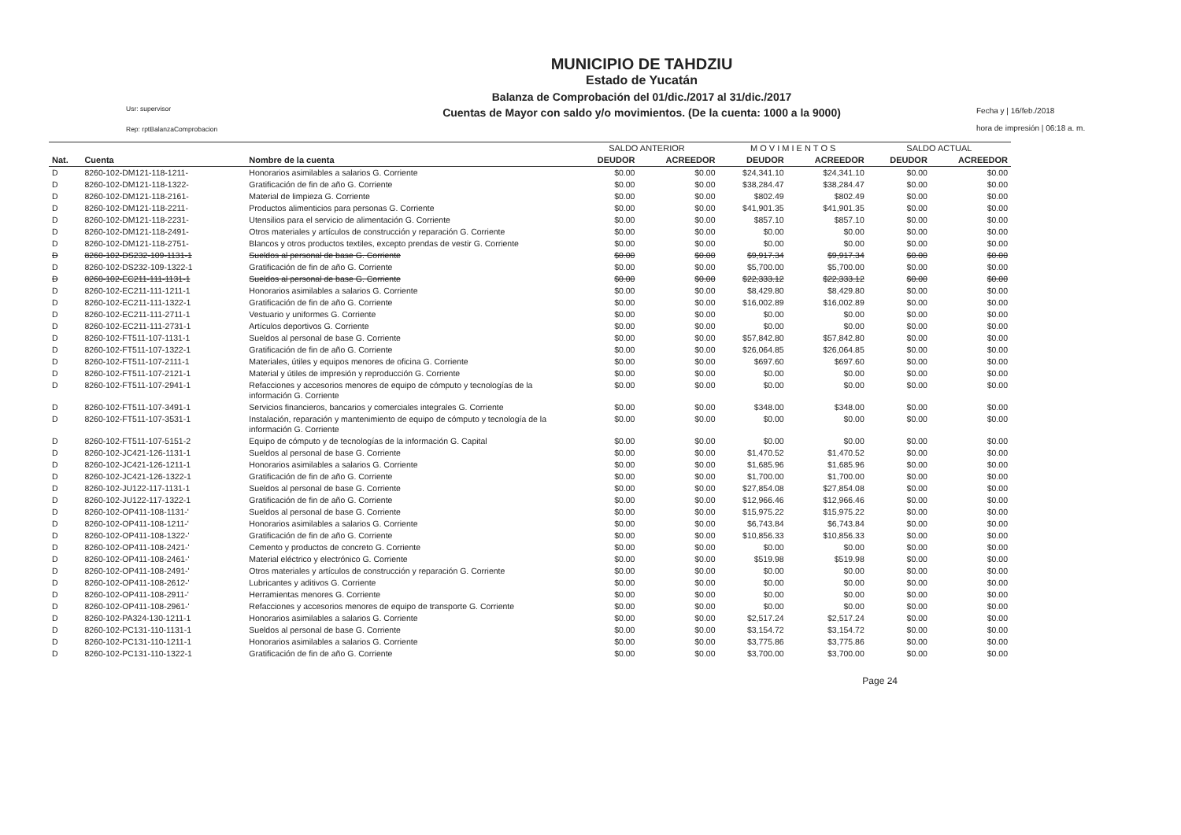Usr: supervisor
Rep: rptBalanzaComprobacion
MUNICIPIO DE TAHDZIU
Estado de Yucatán
Balanza de Comprobación del 01/dic./2017 al 31/dic./2017
Cuentas de Mayor con saldo y/o movimientos. (De la cuenta: 1000 a la 9000)
Fecha y | 16/feb./2018
hora de impresión | 06:18 a. m.
| | | | SALDO ANTERIOR | | M O V I M I E N T O S | | SALDO ACTUAL | |
| --- | --- | --- | --- | --- | --- | --- | --- | --- |
| Nat. | Cuenta | Nombre de la cuenta | DEUDOR | ACREEDOR | DEUDOR | ACREEDOR | DEUDOR | ACREEDOR |
| D | 8260-102-DM121-118-1211- | Honorarios asimilables a salarios G. Corriente | $0.00 | $0.00 | $24,341.10 | $24,341.10 | $0.00 | $0.00 |
| D | 8260-102-DM121-118-1322- | Gratificación de fin de año G. Corriente | $0.00 | $0.00 | $38,284.47 | $38,284.47 | $0.00 | $0.00 |
| D | 8260-102-DM121-118-2161- | Material de limpieza G. Corriente | $0.00 | $0.00 | $802.49 | $802.49 | $0.00 | $0.00 |
| D | 8260-102-DM121-118-2211- | Productos alimenticios para personas G. Corriente | $0.00 | $0.00 | $41,901.35 | $41,901.35 | $0.00 | $0.00 |
| D | 8260-102-DM121-118-2231- | Utensilios para el servicio de alimentación G. Corriente | $0.00 | $0.00 | $857.10 | $857.10 | $0.00 | $0.00 |
| D | 8260-102-DM121-118-2491- | Otros materiales y artículos de construcción y reparación G. Corriente | $0.00 | $0.00 | $0.00 | $0.00 | $0.00 | $0.00 |
| D | 8260-102-DM121-118-2751- | Blancos y otros productos textiles, excepto prendas de vestir G. Corriente | $0.00 | $0.00 | $0.00 | $0.00 | $0.00 | $0.00 |
| D | 8260-102-DS232-109-1131-1 | Sueldos al personal de base G. Corriente | $0.00 | $0.00 | $9,917.34 | $9,917.34 | $0.00 | $0.00 |
| D | 8260-102-DS232-109-1322-1 | Gratificación de fin de año G. Corriente | $0.00 | $0.00 | $5,700.00 | $5,700.00 | $0.00 | $0.00 |
| D | 8260-102-EC211-111-1131-1 | Sueldos al personal de base G. Corriente | $0.00 | $0.00 | $22,333.12 | $22,333.12 | $0.00 | $0.00 |
| D | 8260-102-EC211-111-1211-1 | Honorarios asimilables a salarios G. Corriente | $0.00 | $0.00 | $8,429.80 | $8,429.80 | $0.00 | $0.00 |
| D | 8260-102-EC211-111-1322-1 | Gratificación de fin de año G. Corriente | $0.00 | $0.00 | $16,002.89 | $16,002.89 | $0.00 | $0.00 |
| D | 8260-102-EC211-111-2711-1 | Vestuario y uniformes G. Corriente | $0.00 | $0.00 | $0.00 | $0.00 | $0.00 | $0.00 |
| D | 8260-102-EC211-111-2731-1 | Artículos deportivos G. Corriente | $0.00 | $0.00 | $0.00 | $0.00 | $0.00 | $0.00 |
| D | 8260-102-FT511-107-1131-1 | Sueldos al personal de base G. Corriente | $0.00 | $0.00 | $57,842.80 | $57,842.80 | $0.00 | $0.00 |
| D | 8260-102-FT511-107-1322-1 | Gratificación de fin de año G. Corriente | $0.00 | $0.00 | $26,064.85 | $26,064.85 | $0.00 | $0.00 |
| D | 8260-102-FT511-107-2111-1 | Materiales, útiles y equipos menores de oficina G. Corriente | $0.00 | $0.00 | $697.60 | $697.60 | $0.00 | $0.00 |
| D | 8260-102-FT511-107-2121-1 | Material y útiles de impresión y reproducción G. Corriente | $0.00 | $0.00 | $0.00 | $0.00 | $0.00 | $0.00 |
| D | 8260-102-FT511-107-2941-1 | Refacciones y accesorios menores de equipo de cómputo y tecnologías de la información G. Corriente | $0.00 | $0.00 | $0.00 | $0.00 | $0.00 | $0.00 |
| D | 8260-102-FT511-107-3491-1 | Servicios financieros, bancarios y comerciales integrales G. Corriente | $0.00 | $0.00 | $348.00 | $348.00 | $0.00 | $0.00 |
| D | 8260-102-FT511-107-3531-1 | Instalación, reparación y mantenimiento de equipo de cómputo y tecnología de la información G. Corriente | $0.00 | $0.00 | $0.00 | $0.00 | $0.00 | $0.00 |
| D | 8260-102-FT511-107-5151-2 | Equipo de cómputo y de tecnologías de la información G. Capital | $0.00 | $0.00 | $0.00 | $0.00 | $0.00 | $0.00 |
| D | 8260-102-JC421-126-1131-1 | Sueldos al personal de base G. Corriente | $0.00 | $0.00 | $1,470.52 | $1,470.52 | $0.00 | $0.00 |
| D | 8260-102-JC421-126-1211-1 | Honorarios asimilables a salarios G. Corriente | $0.00 | $0.00 | $1,685.96 | $1,685.96 | $0.00 | $0.00 |
| D | 8260-102-JC421-126-1322-1 | Gratificación de fin de año G. Corriente | $0.00 | $0.00 | $1,700.00 | $1,700.00 | $0.00 | $0.00 |
| D | 8260-102-JU122-117-1131-1 | Sueldos al personal de base G. Corriente | $0.00 | $0.00 | $27,854.08 | $27,854.08 | $0.00 | $0.00 |
| D | 8260-102-JU122-117-1322-1 | Gratificación de fin de año G. Corriente | $0.00 | $0.00 | $12,966.46 | $12,966.46 | $0.00 | $0.00 |
| D | 8260-102-OP411-108-1131-' | Sueldos al personal de base G. Corriente | $0.00 | $0.00 | $15,975.22 | $15,975.22 | $0.00 | $0.00 |
| D | 8260-102-OP411-108-1211-' | Honorarios asimilables a salarios G. Corriente | $0.00 | $0.00 | $6,743.84 | $6,743.84 | $0.00 | $0.00 |
| D | 8260-102-OP411-108-1322-' | Gratificación de fin de año G. Corriente | $0.00 | $0.00 | $10,856.33 | $10,856.33 | $0.00 | $0.00 |
| D | 8260-102-OP411-108-2421-' | Cemento y productos de concreto G. Corriente | $0.00 | $0.00 | $0.00 | $0.00 | $0.00 | $0.00 |
| D | 8260-102-OP411-108-2461-' | Material eléctrico y electrónico G. Corriente | $0.00 | $0.00 | $519.98 | $519.98 | $0.00 | $0.00 |
| D | 8260-102-OP411-108-2491-' | Otros materiales y artículos de construcción y reparación G. Corriente | $0.00 | $0.00 | $0.00 | $0.00 | $0.00 | $0.00 |
| D | 8260-102-OP411-108-2612-' | Lubricantes y aditivos G. Corriente | $0.00 | $0.00 | $0.00 | $0.00 | $0.00 | $0.00 |
| D | 8260-102-OP411-108-2911-' | Herramientas menores G. Corriente | $0.00 | $0.00 | $0.00 | $0.00 | $0.00 | $0.00 |
| D | 8260-102-OP411-108-2961-' | Refacciones y accesorios menores de equipo de transporte G. Corriente | $0.00 | $0.00 | $0.00 | $0.00 | $0.00 | $0.00 |
| D | 8260-102-PA324-130-1211-1 | Honorarios asimilables a salarios G. Corriente | $0.00 | $0.00 | $2,517.24 | $2,517.24 | $0.00 | $0.00 |
| D | 8260-102-PC131-110-1131-1 | Sueldos al personal de base G. Corriente | $0.00 | $0.00 | $3,154.72 | $3,154.72 | $0.00 | $0.00 |
| D | 8260-102-PC131-110-1211-1 | Honorarios asimilables a salarios G. Corriente | $0.00 | $0.00 | $3,775.86 | $3,775.86 | $0.00 | $0.00 |
| D | 8260-102-PC131-110-1322-1 | Gratificación de fin de año G. Corriente | $0.00 | $0.00 | $3,700.00 | $3,700.00 | $0.00 | $0.00 |
Page 24